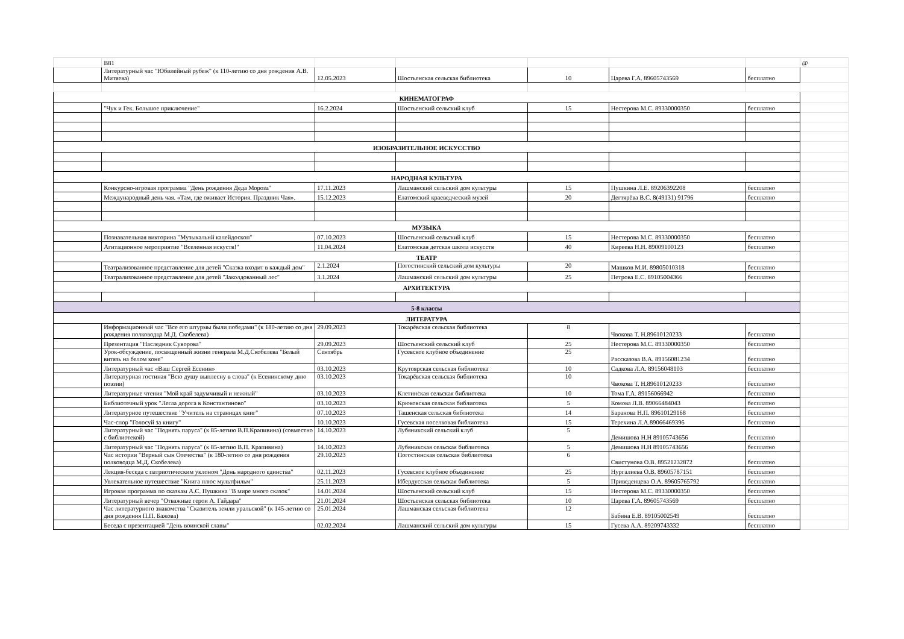| | В81 | | | | | | @ |
| | Литературный час "Юбилейный рубеж" (к 110-летию со дня рождения А.В. Митяева) | 12.05.2023 | Шостьенская сельская библиотека | 10 | Царева Г.А. 89605743569 | бесплатно | |
| КИНЕМАТОГРАФ | | | | | | | |
| | "Чук и Гек. Большое приключение" | 16.2.2024 | Шостьенский сельский клуб | 15 | Нестерова М.С. 89330000350 | бесплатно | |
| ИЗОБРАЗИТЕЛЬНОЕ ИСКУССТВО | | | | | | | |
| НАРОДНАЯ КУЛЬТУРА | | | | | | | |
| | Конкурсно-игровая программа "День рождения Деда Мороза" | 17.11.2023 | Лашманский сельский дом культуры | 15 | Пушкина Л.Е. 89206392208 | бесплатно | |
| | Международный день чая. «Там, где оживает История. Праздник Чая». | 15.12.2023 | Елатомский краеведческий музей | 20 | Дегтярёва В.С. 8(49131) 91796 | бесплатно | |
| МУЗЫКА | | | | | | | |
| | Познавательная викторина "Музыкальнй калейдоскоп" | 07.10.2023 | Шостьенский сельский клуб | 15 | Нестерова М.С. 89330000350 | бесплатно | |
| | Агитационное мероприятие "Вселенная искуств!" | 11.04.2024 | Елатомская детская школа искусств | 40 | Киреева Н.Н. 89009100123 | бесплатно | |
| ТЕАТР | | | | | | | |
| | Театрализованное представление для детей "Сказка входит в каждый дом" | 2.1.2024 | Погостинский сельский дом культуры | 20 | Машков М.И. 89805010318 | бесплатно | |
| | Театрализованное представление для детей "Заколдованный лес" | 3.1.2024 | Лашманский сельский дом культуры | 25 | Петрова Е.С. 89105004366 | бесплатно | |
| АРХИТЕКТУРА | | | | | | | |
| 5-8 классы | | | | | | | |
| ЛИТЕРАТУРА | | | | | | | |
| | Информационный час "Все его штурмы были победами" (к 180-летию со дня рождения полководца М.Д. Скобелева) | 29.09.2023 | Токарёвская сельская библиотека | 8 | Чвокова Т. Н.89610120233 | бесплатно | |
| | Презентация "Наследник Суворова" | 29.09.2023 | Шостьенский сельский клуб | 25 | Нестерова М.С. 89330000350 | бесплатно | |
| | Урок-обсуждение, посвященный жизни генерала М.Д.Скобелева "Белый витязь на белом коне" | Сентябрь | Гусевское клубное объединение | 25 | Рассказова В.А. 89156081234 | бесплатно | |
| | Литературный час «Ваш Сергей Есенин» | 03.10.2023 | Крутоярская сельская библиотека | 10 | Садкова Л.А. 89156048103 | бесплатно | |
| | Литературная гостиная "Всю душу выплесну в слова" (к Есенинскому дню поэзии) | 03.10.2023 | Токарёвская сельская библиотека | 10 | Чвокова Т. Н.89610120233 | бесплатно | |
| | Литературные чтения "Мой край задумчивый и нежный" | 03.10.2023 | Клетинская сельская библиотека | 10 | Тома Г.А. 89156066942 | бесплатно | |
| | Библиотечный урок "Легла дорога в Константиново" | 03.10.2023 | Крюковская сельская библиотека | 5 | Комова Л.В. 89066484043 | бесплатно | |
| | Литературное путешествие "Учитель на страницах книг" | 07.10.2023 | Ташенская сельская библиотека | 14 | Баранова Н.П. 89610129168 | бесплатно | |
| | Час-спор "Голосуй за книгу" | 10.10.2023 | Гусевская поселковая библиотека | 15 | Терехина Л.А.89066469396 | бесплатно | |
| | Литературный час "Поднять паруса" (к 85-летию В.П.Крапивина) (совместно с библиотекой) | 14.10.2023 | Лубяникский сельский клуб | 5 | Демишова Н.Н 89105743656 | бесплатно | |
| | Литературный час "Поднять паруса" (к 85-летию В.П. Крапивина) | 14.10.2023 | Лубяникская сельская библиотека | 5 | Демишова Н.Н 89105743656 | бесплатно | |
| | Час истории "Верный сын Отечества" (к 180-летию со дня рождения полководца М.Д. Скобелева) | 29.10.2023 | Погостинская сельская библиотека | 6 | Свистунова О.В. 89521232872 | бесплатно | |
| | Лекция-беседа с патриотическим уклоном "День народного единства" | 02.11.2023 | Гусевское клубное объединение | 25 | Нургалиева О.В. 89605787151 | бесплатно | |
| | Увлекательное путешествие "Книга плюс мультфильм" | 25.11.2023 | Ибердусская сельская библиотека | 5 | Приведенцева О.А. 89605765792 | бесплатно | |
| | Игровая программа по сказкам А.С. Пушкина "В мире много сказок" | 14.01.2024 | Шостьенский сельский клуб | 15 | Нестерова М.С. 89330000350 | бесплатно | |
| | Литературный вечер "Отважные герои А. Гайдара" | 21.01.2024 | Шостьенская сельская библиотека | 10 | Царева Г.А. 89605743569 | бесплатно | |
| | Час литературного знакомства "Сказитель земли уральской" (к 145-летию со дня рождения П.П. Бажова) | 25.01.2024 | Лашманская сельская библиотека | 12 | Бабина Е.В. 89105002549 | бесплатно | |
| | Беседа с презентацией "День воинской славы" | 02.02.2024 | Лашманский сельский дом культуры | 15 | Гусева А.А. 89209743332 | бесплатно | |